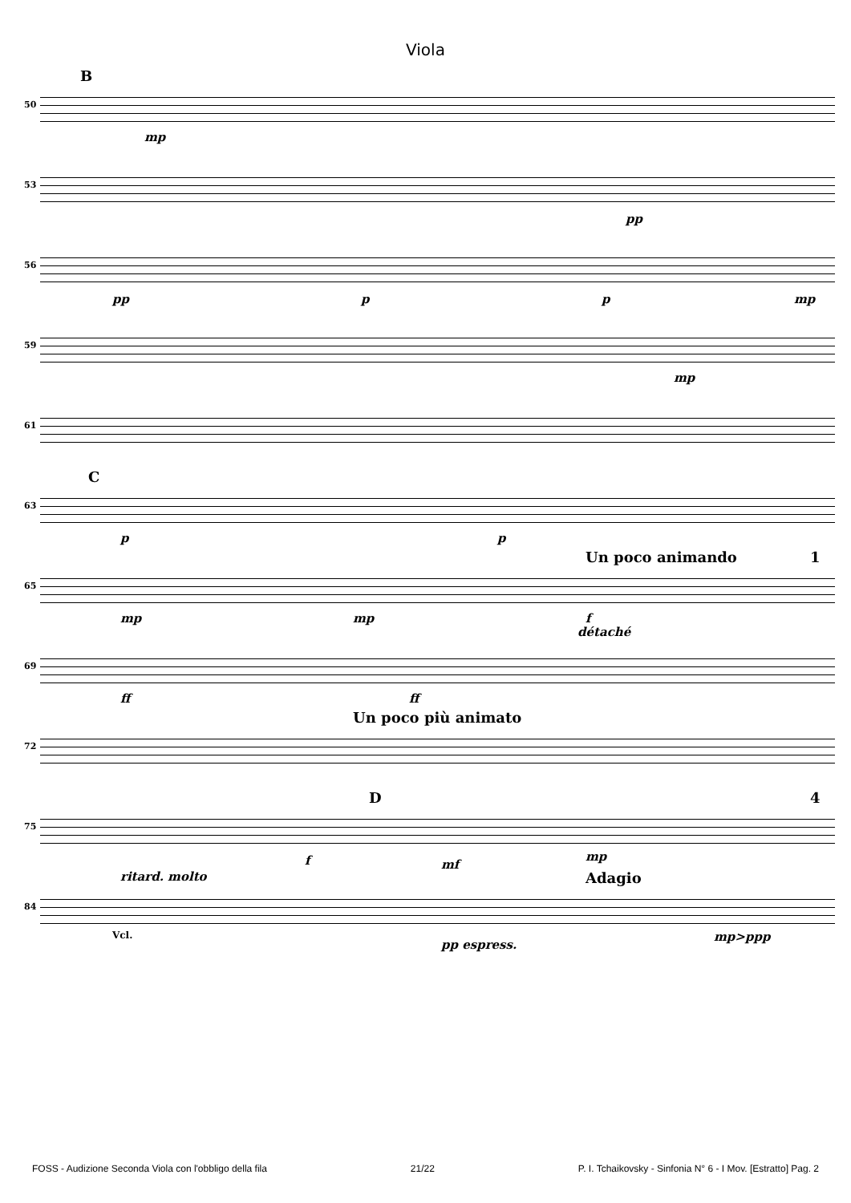Viola
B
50
mp
53
pp
56
pp p p mp
59
mp
61
C
63
p p
Un poco animando 1
65
mp mp f
détaché
69
ff ff
Un poco più animato
72
D 4
75
f mf
mp
ritard. molto Adagio
84
Vcl.
pp espress.
mp>ppp
FOSS - Audizione Seconda Viola con l'obbligo della fila 21/22 P. I. Tchaikovsky - Sinfonia N° 6 - I Mov. [Estratto] Pag. 2